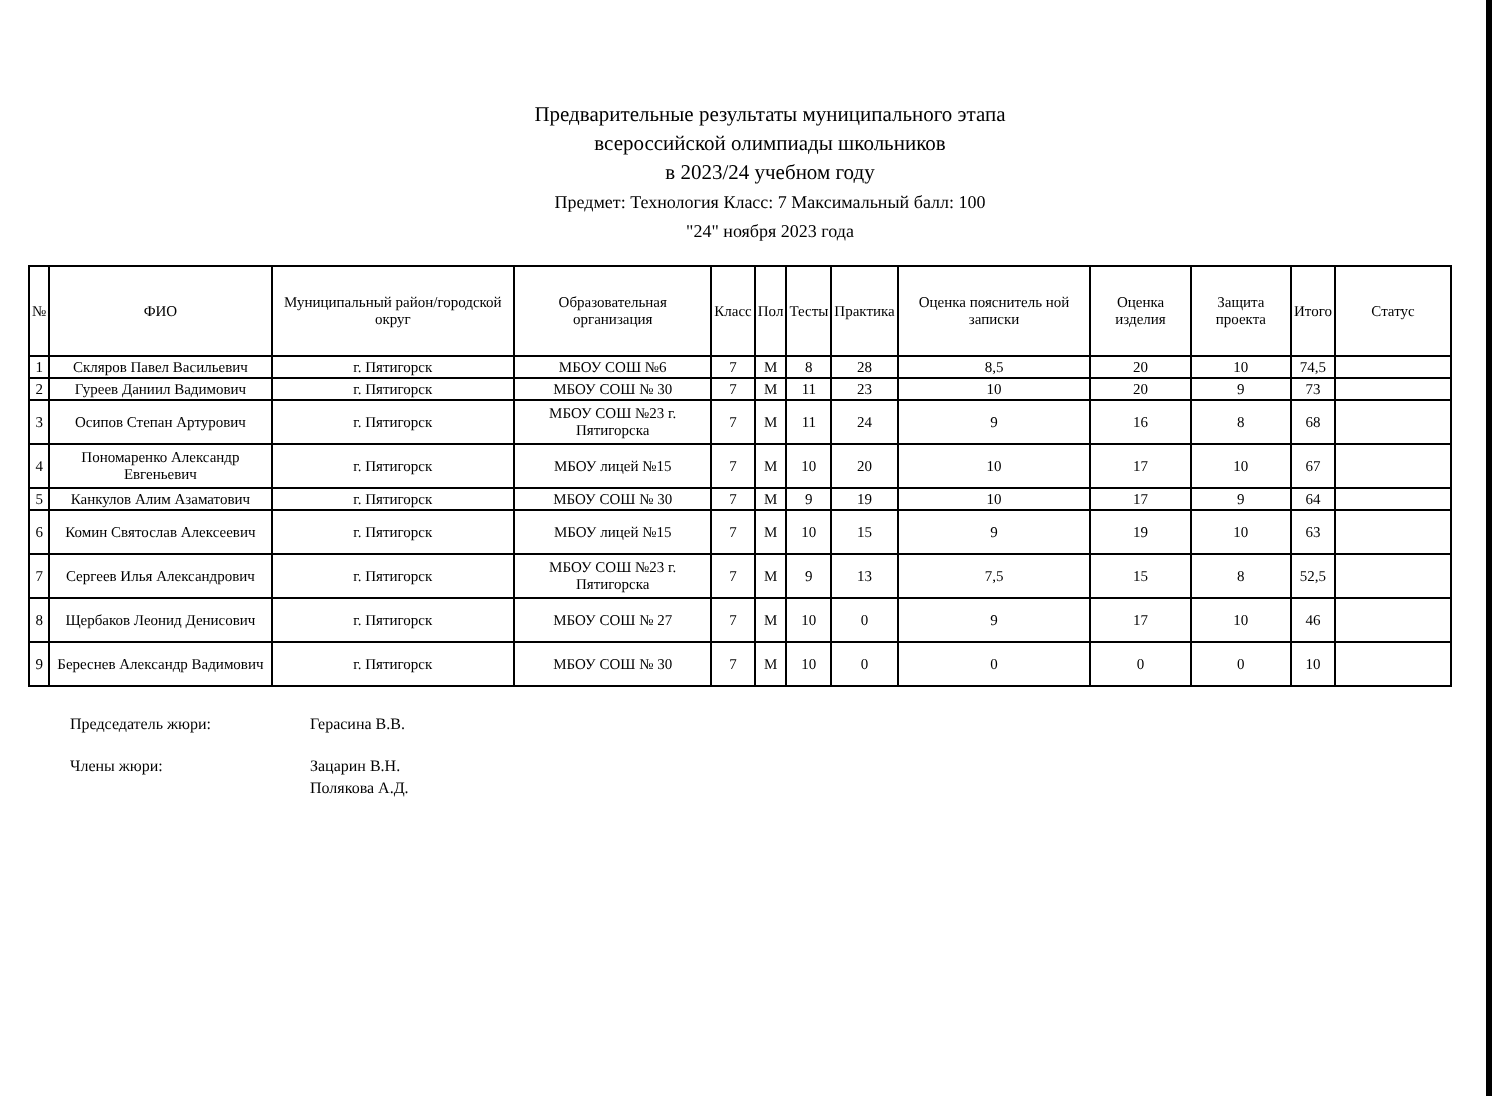Предварительные результаты муниципального этапа
всероссийской олимпиады школьников
в 2023/24 учебном году
Предмет: Технология Класс: 7 Максимальный балл: 100
"24" ноября 2023 года
| № | ФИО | Муниципальный район/городской округ | Образовательная организация | Класс | Пол | Тесты | Практика | Оценка пояснитель ной записки | Оценка изделия | Защита проекта | Итого | Статус |
| --- | --- | --- | --- | --- | --- | --- | --- | --- | --- | --- | --- | --- |
| 1 | Скляров Павел Васильевич | г. Пятигорск | МБОУ СОШ №6 | 7 | М | 8 | 28 | 8,5 | 20 | 10 | 74,5 | |
| 2 | Гуреев Даниил Вадимович | г. Пятигорск | МБОУ СОШ № 30 | 7 | М | 11 | 23 | 10 | 20 | 9 | 73 | |
| 3 | Осипов Степан Артурович | г. Пятигорск | МБОУ СОШ №23 г. Пятигорска | 7 | М | 11 | 24 | 9 | 16 | 8 | 68 | |
| 4 | Пономаренко Александр Евгеньевич | г. Пятигорск | МБОУ лицей №15 | 7 | М | 10 | 20 | 10 | 17 | 10 | 67 | |
| 5 | Канкулов Алим Азаматович | г. Пятигорск | МБОУ СОШ № 30 | 7 | М | 9 | 19 | 10 | 17 | 9 | 64 | |
| 6 | Комин Святослав Алексеевич | г. Пятигорск | МБОУ лицей №15 | 7 | М | 10 | 15 | 9 | 19 | 10 | 63 | |
| 7 | Сергеев Илья Александрович | г. Пятигорск | МБОУ СОШ №23 г. Пятигорска | 7 | М | 9 | 13 | 7,5 | 15 | 8 | 52,5 | |
| 8 | Щербаков Леонид Денисович | г. Пятигорск | МБОУ СОШ № 27 | 7 | М | 10 | 0 | 9 | 17 | 10 | 46 | |
| 9 | Береснев Александр Вадимович | г. Пятигорск | МБОУ СОШ № 30 | 7 | М | 10 | 0 | 0 | 0 | 0 | 10 | |
Председатель жюри: Герасина В.В.
Члены жюри: Зацарин В.Н.
Полякова А.Д.